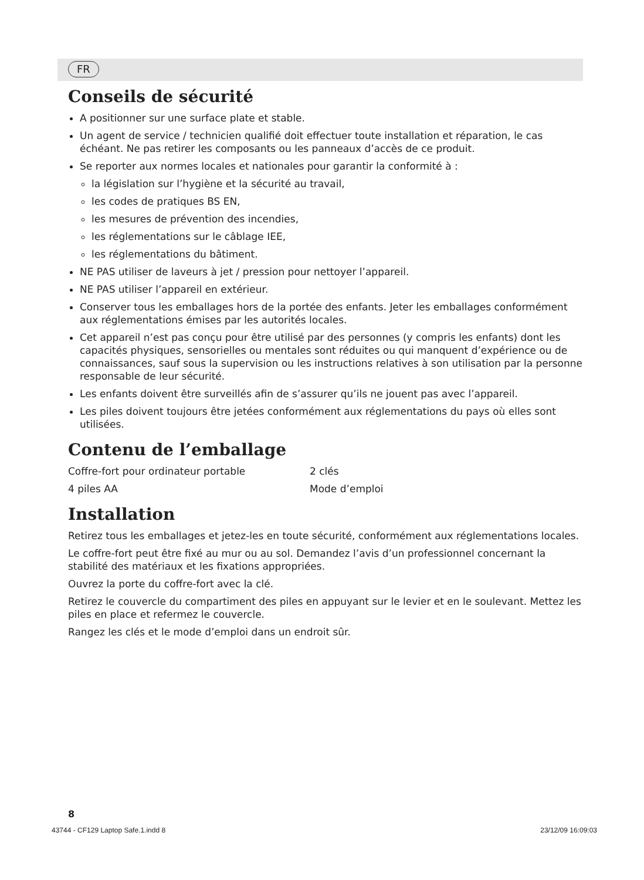FR
Conseils de sécurité
A positionner sur une surface plate et stable.
Un agent de service / technicien qualifié doit effectuer toute installation et réparation, le cas échéant. Ne pas retirer les composants ou les panneaux d’accès de ce produit.
Se reporter aux normes locales et nationales pour garantir la conformité à :
la législation sur l’hygiène et la sécurité au travail,
les codes de pratiques BS EN,
les mesures de prévention des incendies,
les réglementations sur le câblage IEE,
les réglementations du bâtiment.
NE PAS utiliser de laveurs à jet / pression pour nettoyer l’appareil.
NE PAS utiliser l’appareil en extérieur.
Conserver tous les emballages hors de la portée des enfants. Jeter les emballages conformément aux réglementations émises par les autorités locales.
Cet appareil n’est pas conçu pour être utilisé par des personnes (y compris les enfants) dont les capacités physiques, sensorielles ou mentales sont réduites ou qui manquent d’expérience ou de connaissances, sauf sous la supervision ou les instructions relatives à son utilisation par la personne responsable de leur sécurité.
Les enfants doivent être surveillés afin de s’assurer qu’ils ne jouent pas avec l’appareil.
Les piles doivent toujours être jetées conformément aux réglementations du pays où elles sont utilisées.
Contenu de l’emballage
Coffre-fort pour ordinateur portable 2 clés
4 piles AA Mode d’emploi
Installation
Retirez tous les emballages et jetez-les en toute sécurité, conformément aux réglementations locales.
Le coffre-fort peut être fixé au mur ou au sol. Demandez l’avis d’un professionnel concernant la stabilité des matériaux et les fixations appropriées.
Ouvrez la porte du coffre-fort avec la clé.
Retirez le couvercle du compartiment des piles en appuyant sur le levier et en le soulevant. Mettez les piles en place et refermez le couvercle.
Rangez les clés et le mode d’emploi dans un endroit sûr.
8
43744 - CF129 Laptop Safe.1.indd 8 23/12/09 16:09:03